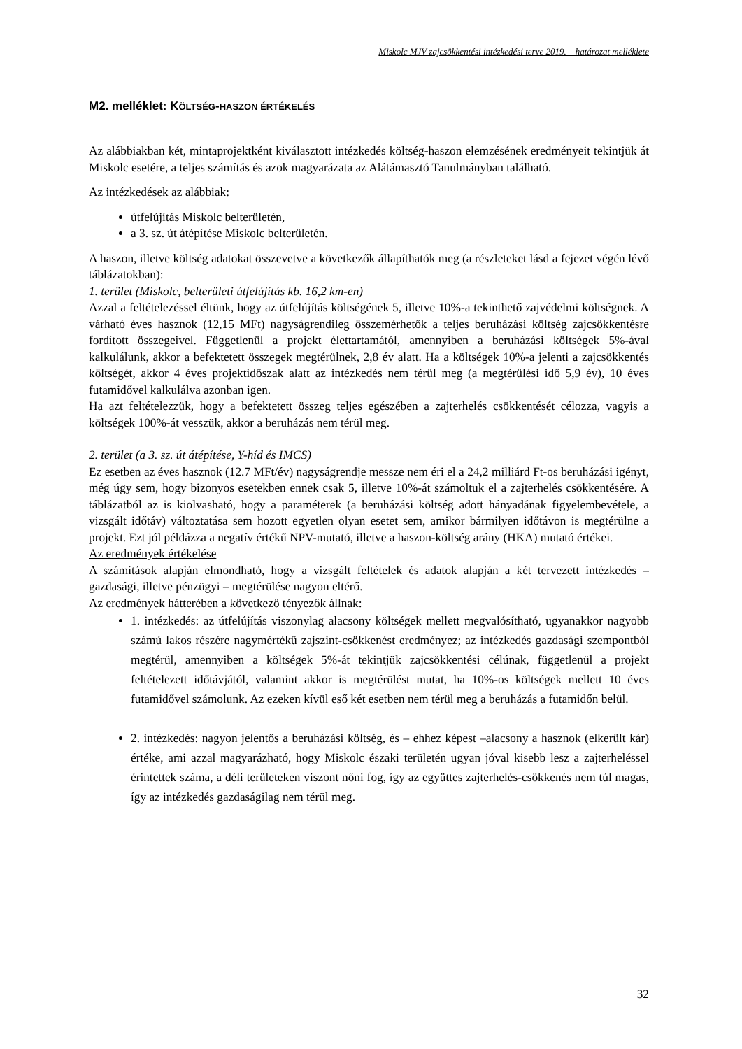Miskolc MJV zajcsökkentési intézkedési terve 2019. határozat melléklete
M2. melléklet: KÖLTSÉG-HASZON ÉRTÉKELÉS
Az alábbiakban két, mintaprojektként kiválasztott intézkedés költség-haszon elemzésének eredményeit tekintjük át Miskolc esetére, a teljes számítás és azok magyarázata az Alátámasztó Tanulmányban található.
Az intézkedések az alábbiak:
útfelújítás Miskolc belterületén,
a 3. sz. út átépítése Miskolc belterületén.
A haszon, illetve költség adatokat összevetve a következők állapíthatók meg (a részleteket lásd a fejezet végén lévő táblázatokban):
1. terület (Miskolc, belterületi útfelújítás kb. 16,2 km-en)
Azzal a feltételezéssel éltünk, hogy az útfelújítás költségének 5, illetve 10%-a tekinthető zajvédelmi költségnek. A várható éves hasznok (12,15 MFt) nagyságrendileg összemérhetők a teljes beruházási költség zajcsökkentésre fordított összegeivel. Függetlenül a projekt élettartamától, amennyiben a beruházási költségek 5%-ával kalkulálunk, akkor a befektetett összegek megtérülnek, 2,8 év alatt. Ha a költségek 10%-a jelenti a zajcsökkentés költségét, akkor 4 éves projektidőszak alatt az intézkedés nem térül meg (a megtérülési idő 5,9 év), 10 éves futamidővel kalkulálva azonban igen.
Ha azt feltételezzük, hogy a befektetett összeg teljes egészében a zajterhelés csökkentését célozza, vagyis a költségek 100%-át vesszük, akkor a beruházás nem térül meg.
2. terület (a 3. sz. út átépítése, Y-híd és IMCS)
Ez esetben az éves hasznok (12.7 MFt/év) nagyságrendje messze nem éri el a 24,2 milliárd Ft-os beruházási igényt, még úgy sem, hogy bizonyos esetekben ennek csak 5, illetve 10%-át számoltuk el a zajterhelés csökkentésére. A táblázatból az is kiolvasható, hogy a paraméterek (a beruházási költség adott hányadának figyelembevétele, a vizsgált időtáv) változtatása sem hozott egyetlen olyan esetet sem, amikor bármilyen időtávon is megtérülne a projekt. Ezt jól példázza a negatív értékű NPV-mutató, illetve a haszon-költség arány (HKA) mutató értékei.
Az eredmények értékelése
A számítások alapján elmondható, hogy a vizsgált feltételek és adatok alapján a két tervezett intézkedés – gazdasági, illetve pénzügyi – megtérülése nagyon eltérő.
Az eredmények hátterében a következő tényezők állnak:
1. intézkedés: az útfelújítás viszonylag alacsony költségek mellett megvalósítható, ugyanakkor nagyobb számú lakos részére nagymértékű zajszint-csökkenést eredményez; az intézkedés gazdasági szempontból megtérül, amennyiben a költségek 5%-át tekintjük zajcsökkentési célúnak, függetlenül a projekt feltételezett időtávjától, valamint akkor is megtérülést mutat, ha 10%-os költségek mellett 10 éves futamidővel számolunk. Az ezeken kívül eső két esetben nem térül meg a beruházás a futamidőn belül.
2. intézkedés: nagyon jelentős a beruházási költség, és – ehhez képest –alacsony a hasznok (elkerült kár) értéke, ami azzal magyarázható, hogy Miskolc északi területén ugyan jóval kisebb lesz a zajterheléssel érintettek száma, a déli területeken viszont nőni fog, így az együttes zajterhelés-csökkenés nem túl magas, így az intézkedés gazdaságilag nem térül meg.
32